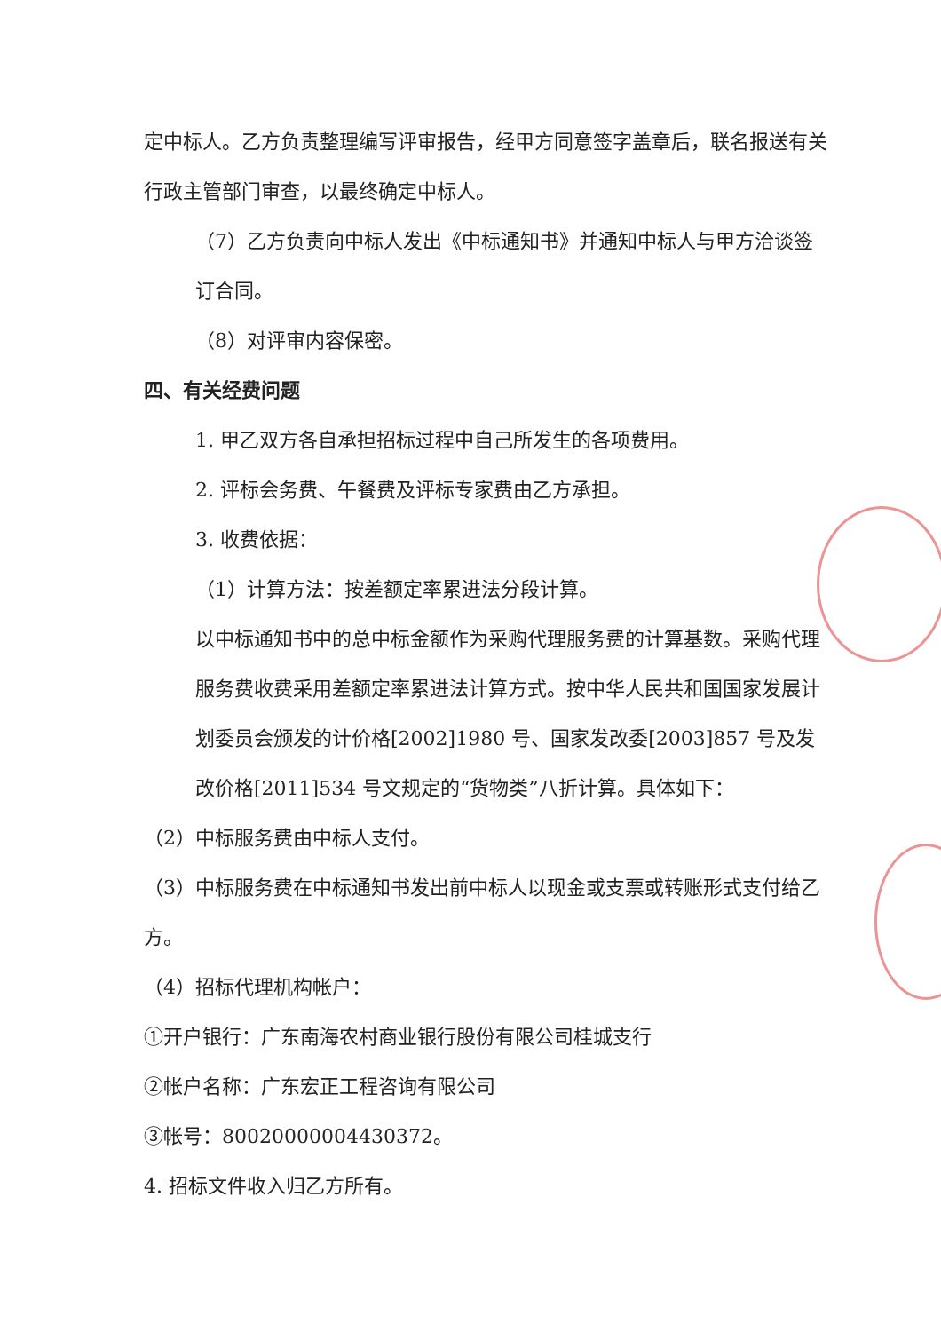定中标人。乙方负责整理编写评审报告，经甲方同意签字盖章后，联名报送有关行政主管部门审查，以最终确定中标人。
（7）乙方负责向中标人发出《中标通知书》并通知中标人与甲方洽谈签订合同。
（8）对评审内容保密。
四、有关经费问题
1. 甲乙双方各自承担招标过程中自己所发生的各项费用。
2. 评标会务费、午餐费及评标专家费由乙方承担。
3. 收费依据：
（1）计算方法：按差额定率累进法分段计算。
以中标通知书中的总中标金额作为采购代理服务费的计算基数。采购代理服务费收费采用差额定率累进法计算方式。按中华人民共和国国家发展计划委员会颁发的计价格[2002]1980 号、国家发改委[2003]857 号及发改价格[2011]534 号文规定的“货物类”八折计算。具体如下：
（2）中标服务费由中标人支付。
（3）中标服务费在中标通知书发出前中标人以现金或支票或转账形式支付给乙方。
（4）招标代理机构帐户：
①开户银行：广东南海农村商业银行股份有限公司桂城支行
②帐户名称：广东宏正工程咨询有限公司
③帐号：80020000004430372。
4. 招标文件收入归乙方所有。